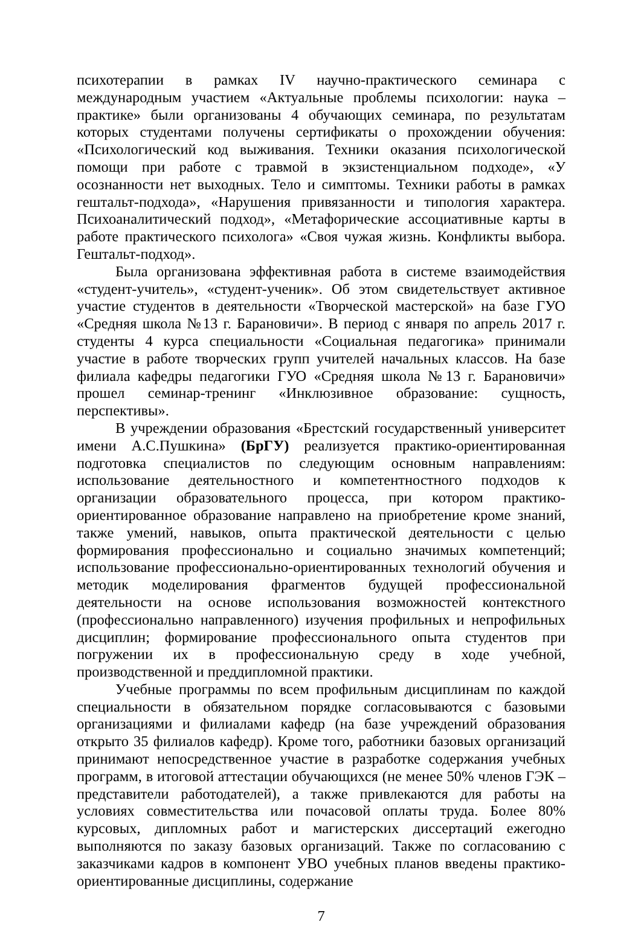психотерапии в рамках IV научно-практического семинара с международным участием «Актуальные проблемы психологии: наука – практике» были организованы 4 обучающих семинара, по результатам которых студентами получены сертификаты о прохождении обучения: «Психологический код выживания. Техники оказания психологической помощи при работе с травмой в экзистенциальном подходе», «У осознанности нет выходных. Тело и симптомы. Техники работы в рамках гештальт-подхода», «Нарушения привязанности и типология характера. Психоаналитический подход», «Метафорические ассоциативные карты в работе практического психолога» «Своя чужая жизнь. Конфликты выбора. Гештальт-подход».
Была организована эффективная работа в системе взаимодействия «студент-учитель», «студент-ученик». Об этом свидетельствует активное участие студентов в деятельности «Творческой мастерской» на базе ГУО «Средняя школа №13 г. Барановичи». В период с января по апрель 2017 г. студенты 4 курса специальности «Социальная педагогика» принимали участие в работе творческих групп учителей начальных классов. На базе филиала кафедры педагогики ГУО «Средняя школа №13 г. Барановичи» прошел семинар-тренинг «Инклюзивное образование: сущность, перспективы».
В учреждении образования «Брестский государственный университет имени А.С.Пушкина» (БрГУ) реализуется практико-ориентированная подготовка специалистов по следующим основным направлениям: использование деятельностного и компетентностного подходов к организации образовательного процесса, при котором практико-ориентированное образование направлено на приобретение кроме знаний, также умений, навыков, опыта практической деятельности с целью формирования профессионально и социально значимых компетенций; использование профессионально-ориентированных технологий обучения и методик моделирования фрагментов будущей профессиональной деятельности на основе использования возможностей контекстного (профессионально направленного) изучения профильных и непрофильных дисциплин; формирование профессионального опыта студентов при погружении их в профессиональную среду в ходе учебной, производственной и преддипломной практики.
Учебные программы по всем профильным дисциплинам по каждой специальности в обязательном порядке согласовываются с базовыми организациями и филиалами кафедр (на базе учреждений образования открыто 35 филиалов кафедр). Кроме того, работники базовых организаций принимают непосредственное участие в разработке содержания учебных программ, в итоговой аттестации обучающихся (не менее 50% членов ГЭК – представители работодателей), а также привлекаются для работы на условиях совместительства или почасовой оплаты труда. Более 80% курсовых, дипломных работ и магистерских диссертаций ежегодно выполняются по заказу базовых организаций. Также по согласованию с заказчиками кадров в компонент УВО учебных планов введены практико-ориентированные дисциплины, содержание
7